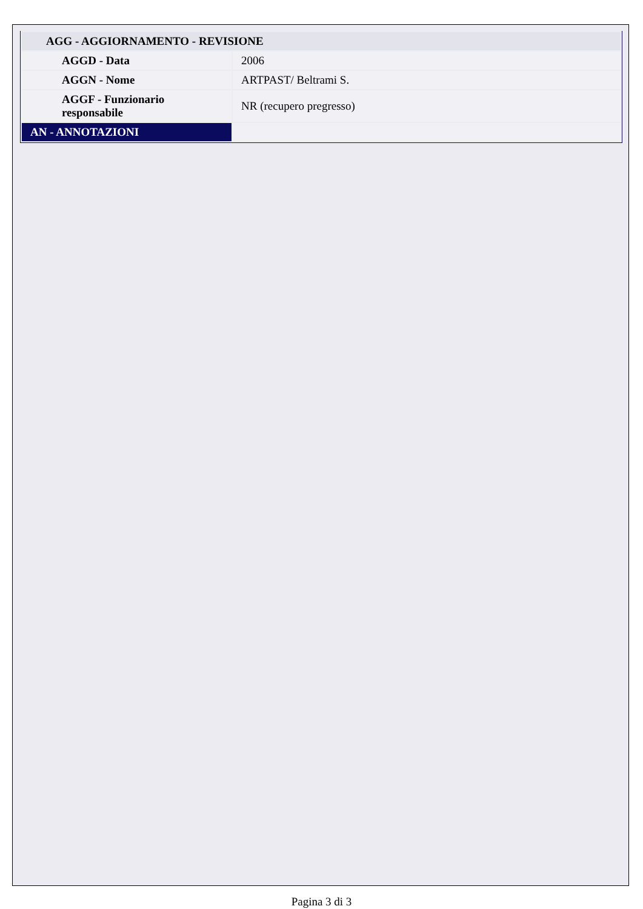| AGG - AGGIORNAMENTO - REVISIONE | |
| AGGD - Data | 2006 |
| AGGN - Nome | ARTPAST/ Beltrami S. |
| AGGF - Funzionario responsabile | NR (recupero pregresso) |
| AN - ANNOTAZIONI | |
Pagina 3 di 3